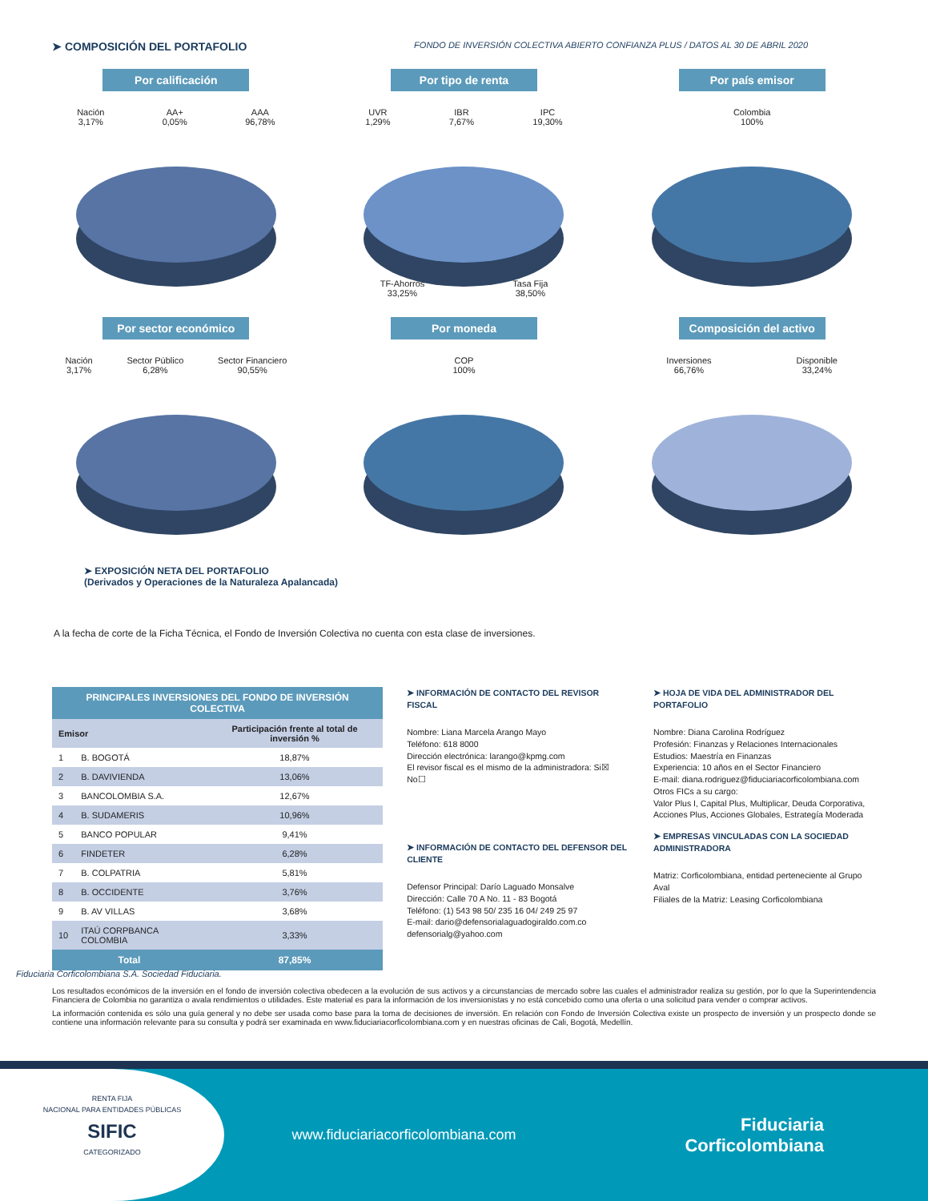➤ COMPOSICIÓN DEL PORTAFOLIO
FONDO DE INVERSIÓN COLECTIVA ABIERTO CONFIANZA PLUS / DATOS AL 30 DE ABRIL 2020
Por calificación
Nación
3,17% AA+
0,05% AAA
96,78%
Por tipo de renta
UVR
1,29% IBR
7,67% IPC
19,30%
TF-Ahorros
33,25% Tasa Fija
38,50%
Por país emisor
Colombia
100%
Por sector económico
Nación
3,17% Sector Público
6,28% Sector Financiero
90,55%
Por moneda
COP
100%
Composición del activo
Inversiones
66,76% Disponible
33,24%
➤ EXPOSICIÓN NETA DEL PORTAFOLIO
(Derivados y Operaciones de la Naturaleza Apalancada)
A la fecha de corte de la Ficha Técnica, el Fondo de Inversión Colectiva no cuenta con esta clase de inversiones.
| PRINCIPALES INVERSIONES DEL FONDO DE INVERSIÓN COLECTIVA | | |
| --- | --- | --- |
| Emisor | | Participación frente al total de inversión % |
| 1 | B. BOGOTÁ | 18,87% |
| 2 | B. DAVIVIENDA | 13,06% |
| 3 | BANCOLOMBIA S.A. | 12,67% |
| 4 | B. SUDAMERIS | 10,96% |
| 5 | BANCO POPULAR | 9,41% |
| 6 | FINDETER | 6,28% |
| 7 | B. COLPATRIA | 5,81% |
| 8 | B. OCCIDENTE | 3,76% |
| 9 | B. AV VILLAS | 3,68% |
| 10 | ITAÚ CORPBANCA COLOMBIA | 3,33% |
| Total | | 87,85% |
➤ INFORMACIÓN DE CONTACTO DEL REVISOR FISCAL
Nombre: Liana Marcela Arango Mayo
Teléfono: 618 8000
Dirección electrónica: larango@kpmg.com
El revisor fiscal es el mismo de la administradora: Si☒ No☐
➤ INFORMACIÓN DE CONTACTO DEL DEFENSOR DEL CLIENTE
Defensor Principal: Darío Laguado Monsalve
Dirección: Calle 70 A No. 11 - 83 Bogotá
Teléfono: (1) 543 98 50/ 235 16 04/ 249 25 97
E-mail: dario@defensorialaguadogiraldo.com.co
defensorialg@yahoo.com
➤ HOJA DE VIDA DEL ADMINISTRADOR DEL PORTAFOLIO
Nombre: Diana Carolina Rodríguez
Profesión: Finanzas y Relaciones Internacionales
Estudios: Maestría en Finanzas
Experiencia: 10 años en el Sector Financiero
E-mail: diana.rodriguez@fiduciariacorficolombiana.com
Otros FICs a su cargo:
Valor Plus I, Capital Plus, Multiplicar, Deuda Corporativa, Acciones Plus, Acciones Globales, Estrategía Moderada
➤ EMPRESAS VINCULADAS CON LA SOCIEDAD ADMINISTRADORA
Matriz: Corficolombiana, entidad perteneciente al Grupo Aval
Filiales de la Matriz: Leasing Corficolombiana
Fiduciaria Corficolombiana S.A. Sociedad Fiduciaria.
Los resultados económicos de la inversión en el fondo de inversión colectiva obedecen a la evolución de sus activos y a circunstancias de mercado sobre las cuales el administrador realiza su gestión, por lo que la Superintendencia Financiera de Colombia no garantiza o avala rendimientos o utilidades. Este material es para la información de los inversionistas y no está concebido como una oferta o una solicitud para vender o comprar activos.
La información contenida es sólo una guía general y no debe ser usada como base para la toma de decisiones de inversión. En relación con Fondo de Inversión Colectiva existe un prospecto de inversión y un prospecto donde se contiene una información relevante para su consulta y podrá ser examinada en www.fiduciariacorficolombiana.com y en nuestras oficinas de Cali, Bogotá, Medellín.
RENTA FIJA
NACIONAL PARA ENTIDADES PÚBLICAS
SIFIC
CATEGORIZADO
www.fiduciariacorficolombiana.com
Fiduciaria
Corficolombiana